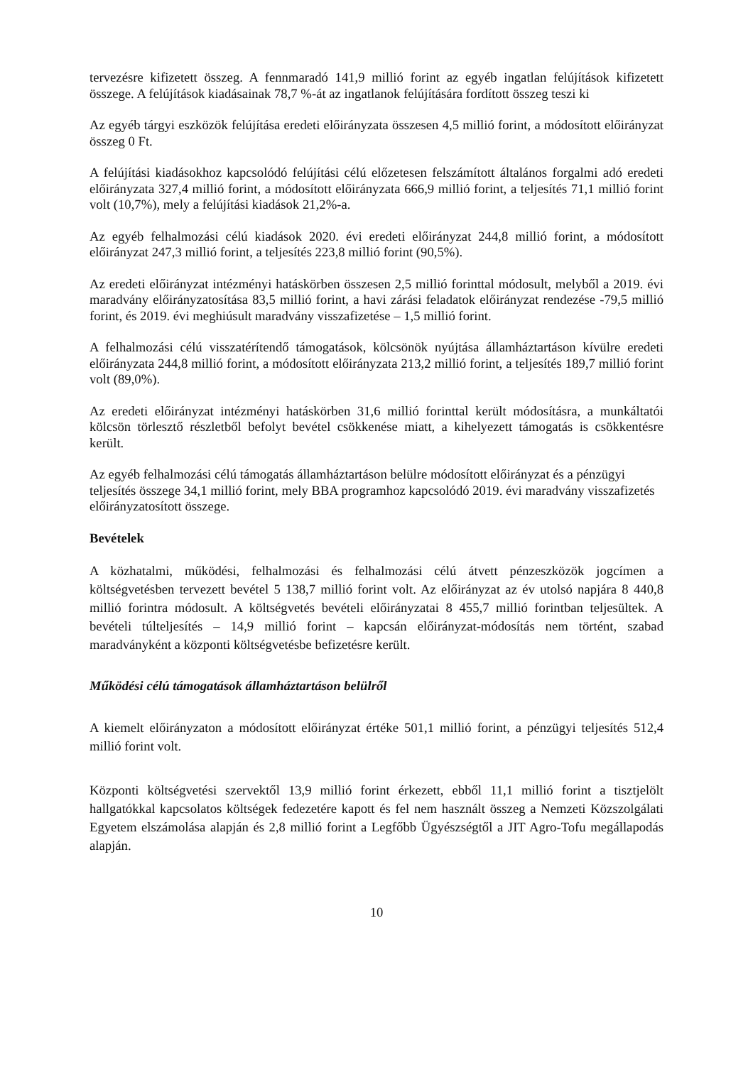tervezésre kifizetett összeg. A fennmaradó 141,9 millió forint az egyéb ingatlan felújítások kifizetett összege. A felújítások kiadásainak 78,7 %-át az ingatlanok felújítására fordított összeg teszi ki
Az egyéb tárgyi eszközök felújítása eredeti előirányzata összesen 4,5 millió forint, a módosított előirányzat összeg 0 Ft.
A felújítási kiadásokhoz kapcsolódó felújítási célú előzetesen felszámított általános forgalmi adó eredeti előirányzata 327,4 millió forint, a módosított előirányzata 666,9 millió forint, a teljesítés 71,1 millió forint volt (10,7%), mely a felújítási kiadások 21,2%-a.
Az egyéb felhalmozási célú kiadások 2020. évi eredeti előirányzat 244,8 millió forint, a módosított előirányzat 247,3 millió forint, a teljesítés 223,8 millió forint (90,5%).
Az eredeti előirányzat intézményi hatáskörben összesen 2,5 millió forinttal módosult, melyből a 2019. évi maradvány előirányzatosítása 83,5 millió forint, a havi zárási feladatok előirányzat rendezése -79,5 millió forint, és 2019. évi meghiúsult maradvány visszafizetése – 1,5 millió forint.
A felhalmozási célú visszatérítendő támogatások, kölcsönök nyújtása államháztartáson kívülre eredeti előirányzata 244,8 millió forint, a módosított előirányzata 213,2 millió forint, a teljesítés 189,7 millió forint volt (89,0%).
Az eredeti előirányzat intézményi hatáskörben 31,6 millió forinttal került módosításra, a munkáltatói kölcsön törlesztő részletből befolyt bevétel csökkenése miatt, a kihelyezett támogatás is csökkentésre került.
Az egyéb felhalmozási célú támogatás államháztartáson belülre módosított előirányzat és a pénzügyi teljesítés összege 34,1 millió forint, mely BBA programhoz kapcsolódó 2019. évi maradvány visszafizetés előirányzatosított összege.
Bevételek
A közhatalmi, működési, felhalmozási és felhalmozási célú átvett pénzeszközök jogcímen a költségvetésben tervezett bevétel 5 138,7 millió forint volt. Az előirányzat az év utolsó napjára 8 440,8 millió forintra módosult. A költségvetés bevételi előirányzatai 8 455,7 millió forintban teljesültek. A bevételi túlteljesítés – 14,9 millió forint – kapcsán előirányzat-módosítás nem történt, szabad maradványként a központi költségvetésbe befizetésre került.
Működési célú támogatások államháztartáson belülről
A kiemelt előirányzaton a módosított előirányzat értéke 501,1 millió forint, a pénzügyi teljesítés 512,4 millió forint volt.
Központi költségvetési szervektől 13,9 millió forint érkezett, ebből 11,1 millió forint a tisztjelölt hallgatókkal kapcsolatos költségek fedezetére kapott és fel nem használt összeg a Nemzeti Közszolgálati Egyetem elszámolása alapján és 2,8 millió forint a Legfőbb Ügyészségtől a JIT Agro-Tofu megállapodás alapján.
10